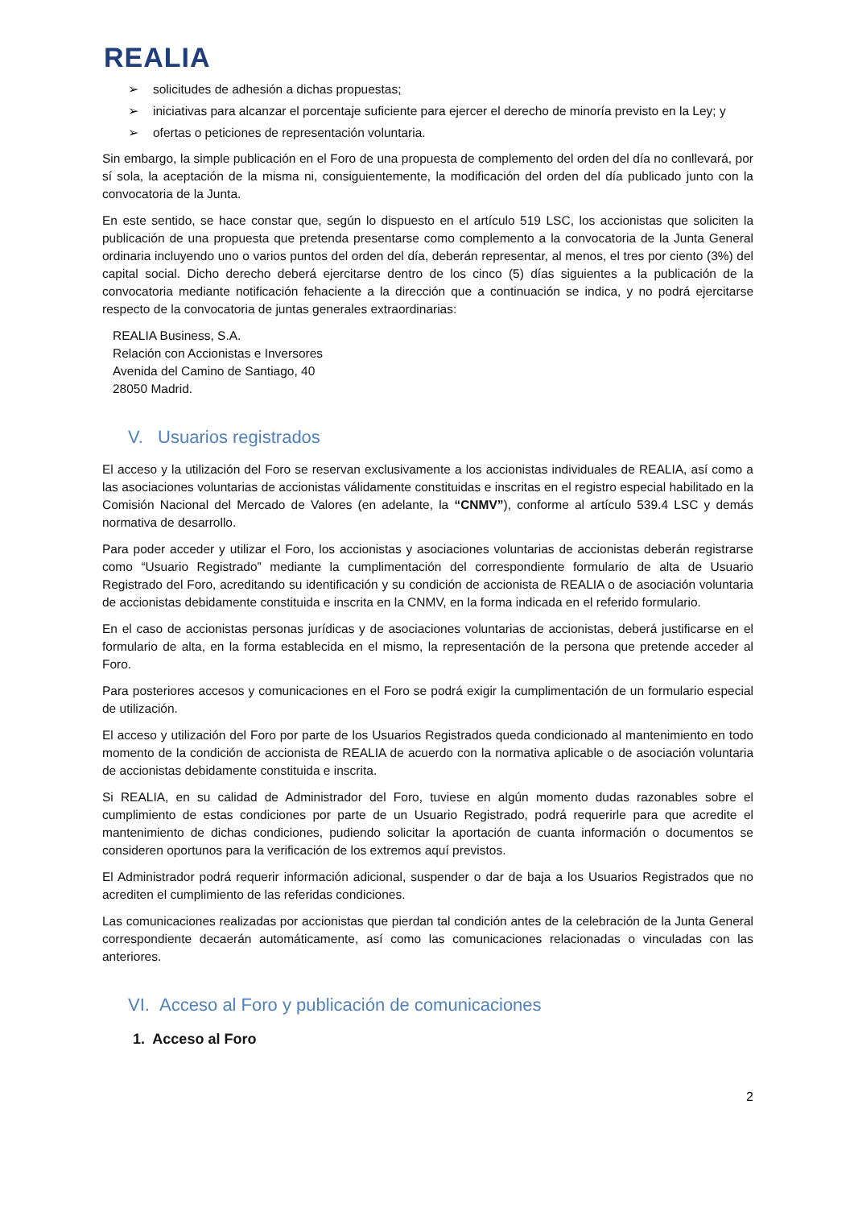REALIA
➢ solicitudes de adhesión a dichas propuestas;
➢ iniciativas para alcanzar el porcentaje suficiente para ejercer el derecho de minoría previsto en la Ley; y
➢ ofertas o peticiones de representación voluntaria.
Sin embargo, la simple publicación en el Foro de una propuesta de complemento del orden del día no conllevará, por sí sola, la aceptación de la misma ni, consiguientemente, la modificación del orden del día publicado junto con la convocatoria de la Junta.
En este sentido, se hace constar que, según lo dispuesto en el artículo 519 LSC, los accionistas que soliciten la publicación de una propuesta que pretenda presentarse como complemento a la convocatoria de la Junta General ordinaria incluyendo uno o varios puntos del orden del día, deberán representar, al menos, el tres por ciento (3%) del capital social. Dicho derecho deberá ejercitarse dentro de los cinco (5) días siguientes a la publicación de la convocatoria mediante notificación fehaciente a la dirección que a continuación se indica, y no podrá ejercitarse respecto de la convocatoria de juntas generales extraordinarias:
REALIA Business, S.A.
Relación con Accionistas e Inversores
Avenida del Camino de Santiago, 40
28050 Madrid.
V. Usuarios registrados
El acceso y la utilización del Foro se reservan exclusivamente a los accionistas individuales de REALIA, así como a las asociaciones voluntarias de accionistas válidamente constituidas e inscritas en el registro especial habilitado en la Comisión Nacional del Mercado de Valores (en adelante, la “CNMV”), conforme al artículo 539.4 LSC y demás normativa de desarrollo.
Para poder acceder y utilizar el Foro, los accionistas y asociaciones voluntarias de accionistas deberán registrarse como “Usuario Registrado” mediante la cumplimentación del correspondiente formulario de alta de Usuario Registrado del Foro, acreditando su identificación y su condición de accionista de REALIA o de asociación voluntaria de accionistas debidamente constituida e inscrita en la CNMV, en la forma indicada en el referido formulario.
En el caso de accionistas personas jurídicas y de asociaciones voluntarias de accionistas, deberá justificarse en el formulario de alta, en la forma establecida en el mismo, la representación de la persona que pretende acceder al Foro.
Para posteriores accesos y comunicaciones en el Foro se podrá exigir la cumplimentación de un formulario especial de utilización.
El acceso y utilización del Foro por parte de los Usuarios Registrados queda condicionado al mantenimiento en todo momento de la condición de accionista de REALIA de acuerdo con la normativa aplicable o de asociación voluntaria de accionistas debidamente constituida e inscrita.
Si REALIA, en su calidad de Administrador del Foro, tuviese en algún momento dudas razonables sobre el cumplimiento de estas condiciones por parte de un Usuario Registrado, podrá requerirle para que acredite el mantenimiento de dichas condiciones, pudiendo solicitar la aportación de cuanta información o documentos se consideren oportunos para la verificación de los extremos aquí previstos.
El Administrador podrá requerir información adicional, suspender o dar de baja a los Usuarios Registrados que no acrediten el cumplimiento de las referidas condiciones.
Las comunicaciones realizadas por accionistas que pierdan tal condición antes de la celebración de la Junta General correspondiente decaerán automáticamente, así como las comunicaciones relacionadas o vinculadas con las anteriores.
VI. Acceso al Foro y publicación de comunicaciones
1. Acceso al Foro
2